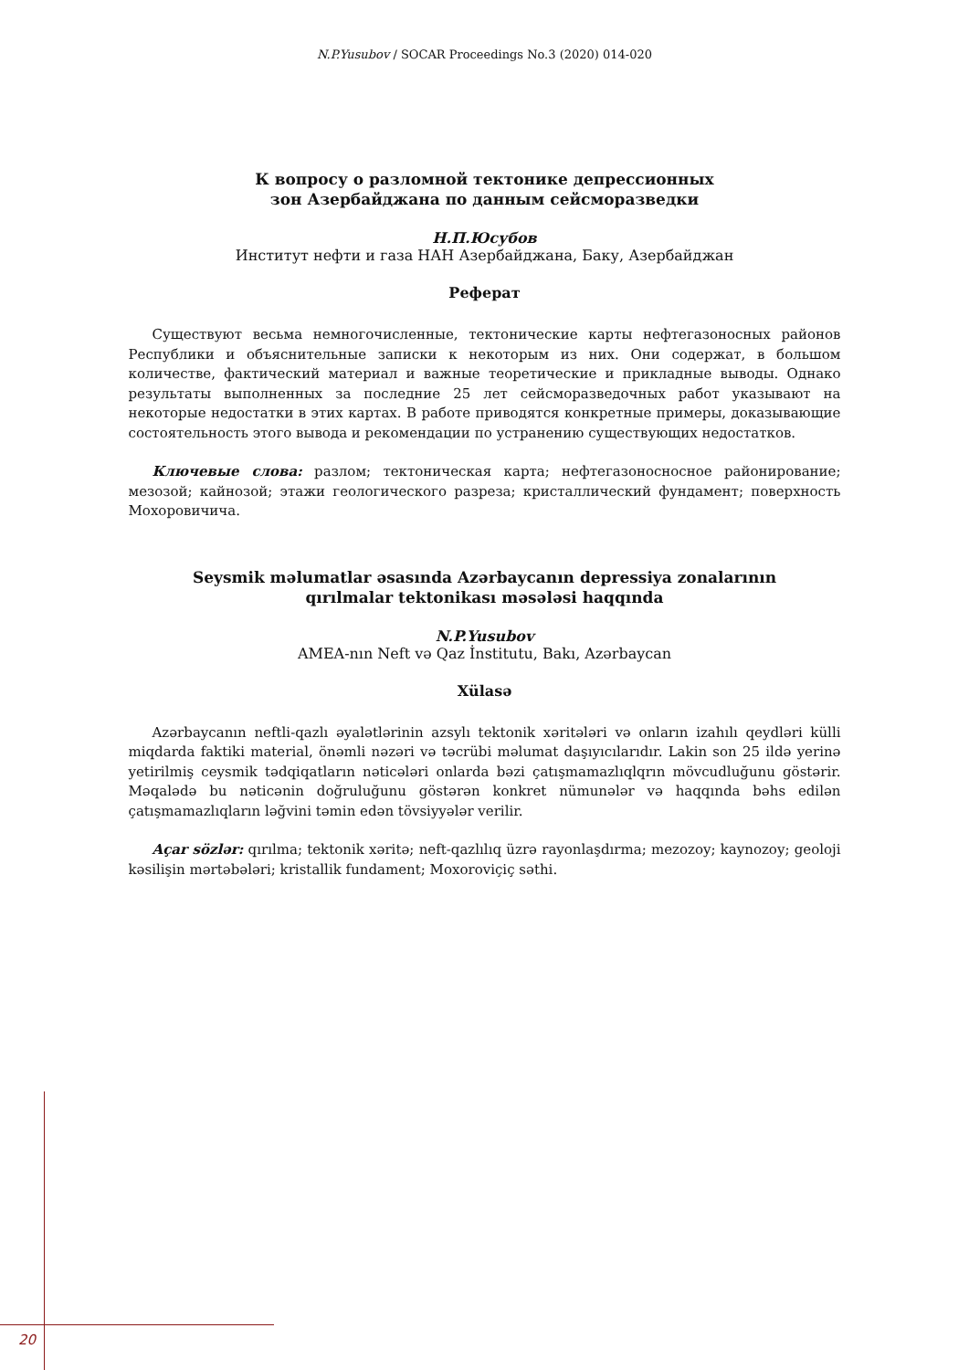N.P.Yusubov / SOCAR Proceedings No.3 (2020) 014-020
К вопросу о разломной тектонике депрессионных
зон Азербайджана по данным сейсморазведки
Н.П.Юсубов
Институт нефти и газа НАН Азербайджана, Баку, Азербайджан
Реферат
Существуют весьма немногочисленные, тектонические карты нефтегазоносных районов Республики и объяснительные записки к некоторым из них. Они содержат, в большом количестве, фактический материал и важные теоретические и прикладные выводы. Однако результаты выполненных за последние 25 лет сейсморазведочных работ указывают на некоторые недостатки в этих картах. В работе приводятся конкретные примеры, доказывающие состоятельность этого вывода и рекомендации по устранению существующих недостатков.
Ключевые слова: разлом; тектоническая карта; нефтегазоносносное районирование; мезозой; кайнозой; этажи геологического разреза; кристаллический фундамент; поверхность Мохоровичича.
Seysmik məlumatlar əsasında Azərbaycanın depressiya zonalarının
qırılmalar tektonikası məsələsi haqqında
N.P.Yusubov
AMEA-nın Neft və Qaz İnstitutu, Bakı, Azərbaycan
Xülasə
Azərbaycanın neftli-qazlı əyalətlərinin azsylı tektonik xəritələri və onların izahılı qeydləri külli miqdarda faktiki material, önəmli nəzəri və təcrübi məlumat daşıyıcılarıdır. Lakin son 25 ildə yerinə yetirilmiş ceysmik tədqiqatların nəticələri onlarda bəzi çatışmamazlıqlqrın mövcudluğunu göstərir. Məqalədə bu nəticənin doğruluğunu göstərən konkret nümunələr və haqqında bəhs edilən çatışmamazlıqların ləğvini təmin edən tövsiyyələr verilir.
Açar sözlər: qırılma; tektonik xəritə; neft-qazlılıq üzrə rayonlaşdırma; mezozoy; kaynozoy; geoloji kəsilişin mərtəbələri; kristallik fundament; Moxoroviçiç səthi.
20